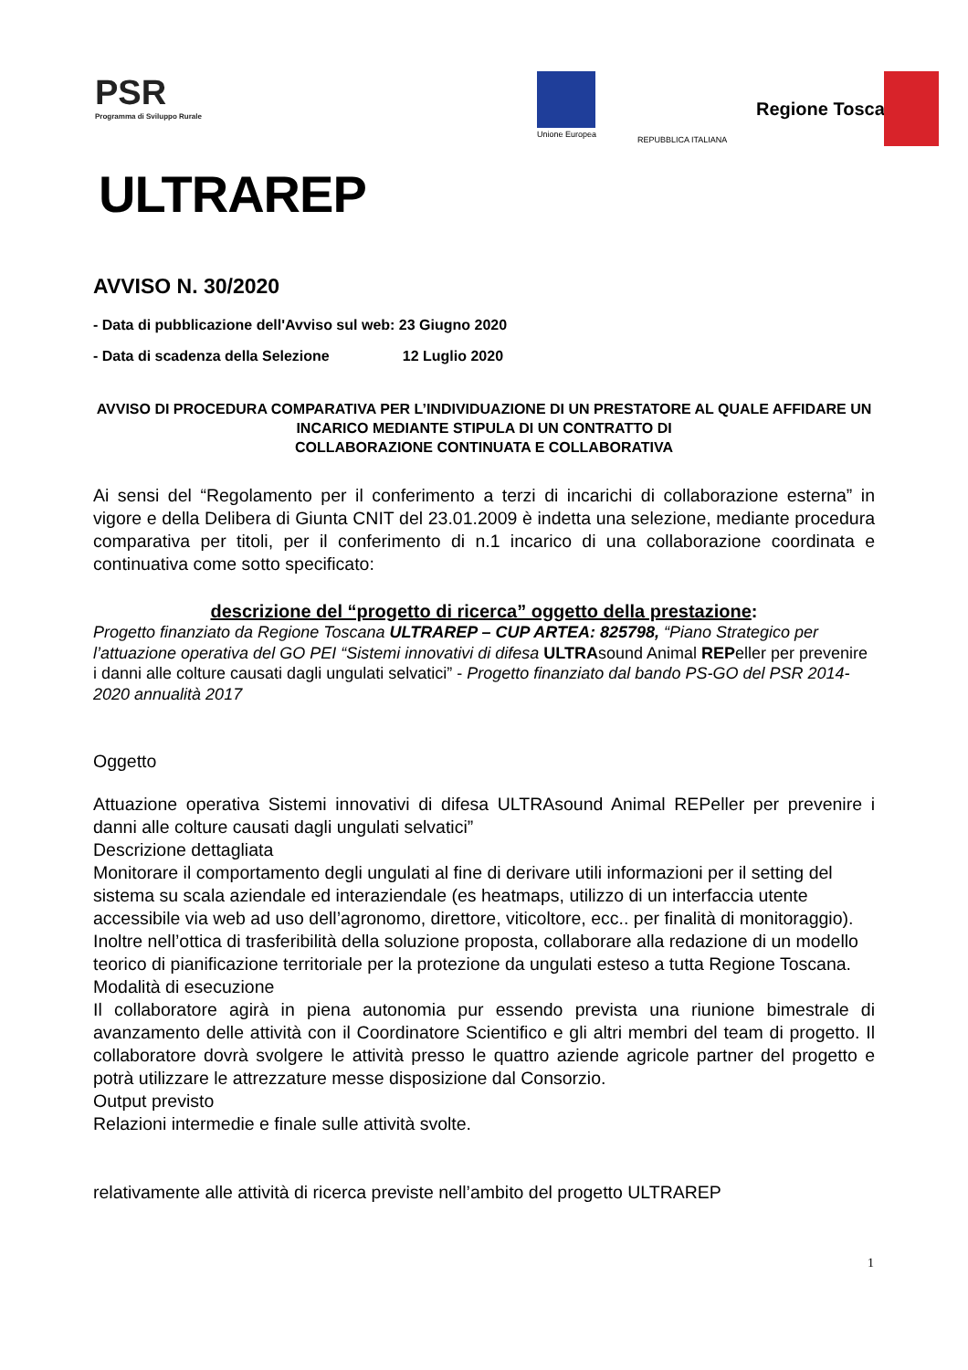PSR
Programma di Sviluppo Rurale
ULTRAREP
Unione Europea
REPUBBLICA ITALIANA
Regione Toscana
AVVISO N. 30/2020
- Data di pubblicazione dell'Avviso sul web: 23 Giugno 2020
- Data di scadenza della Selezione 12 Luglio 2020
AVVISO DI PROCEDURA COMPARATIVA PER L’INDIVIDUAZIONE DI UN PRESTATORE AL QUALE AFFIDARE UN INCARICO MEDIANTE STIPULA DI UN CONTRATTO DI
COLLABORAZIONE CONTINUATA E COLLABORATIVA
Ai sensi del “Regolamento per il conferimento a terzi di incarichi di collaborazione esterna” in vigore e della Delibera di Giunta CNIT del 23.01.2009 è indetta una selezione, mediante procedura comparativa per titoli, per il conferimento di n.1 incarico di una collaborazione coordinata e continuativa come sotto specificato:
descrizione del “progetto di ricerca” oggetto della prestazione:
Progetto finanziato da Regione Toscana ULTRAREP – CUP ARTEA: 825798, “Piano Strategico per l’attuazione operativa del GO PEI “Sistemi innovativi di difesa ULTRAsound Animal REPeller per prevenire i danni alle colture causati dagli ungulati selvatici” - Progetto finanziato dal bando PS-GO del PSR 2014-2020 annualità 2017
Oggetto
Attuazione operativa Sistemi innovativi di difesa ULTRAsound Animal REPeller per prevenire i danni alle colture causati dagli ungulati selvatici”
Descrizione dettagliata
Monitorare il comportamento degli ungulati al fine di derivare utili informazioni per il setting del sistema su scala aziendale ed interaziendale (es heatmaps, utilizzo di un interfaccia utente accessibile via web ad uso dell’agronomo, direttore, viticoltore, ecc.. per finalità di monitoraggio). Inoltre nell’ottica di trasferibilità della soluzione proposta, collaborare alla redazione di un modello teorico di pianificazione territoriale per la protezione da ungulati esteso a tutta Regione Toscana.
Modalità di esecuzione
Il collaboratore agirà in piena autonomia pur essendo prevista una riunione bimestrale di avanzamento delle attività con il Coordinatore Scientifico e gli altri membri del team di progetto. Il collaboratore dovrà svolgere le attività presso le quattro aziende agricole partner del progetto e potrà utilizzare le attrezzature messe disposizione dal Consorzio.
Output previsto
Relazioni intermedie e finale sulle attività svolte.
relativamente alle attività di ricerca previste nell’ambito del progetto ULTRAREP
1